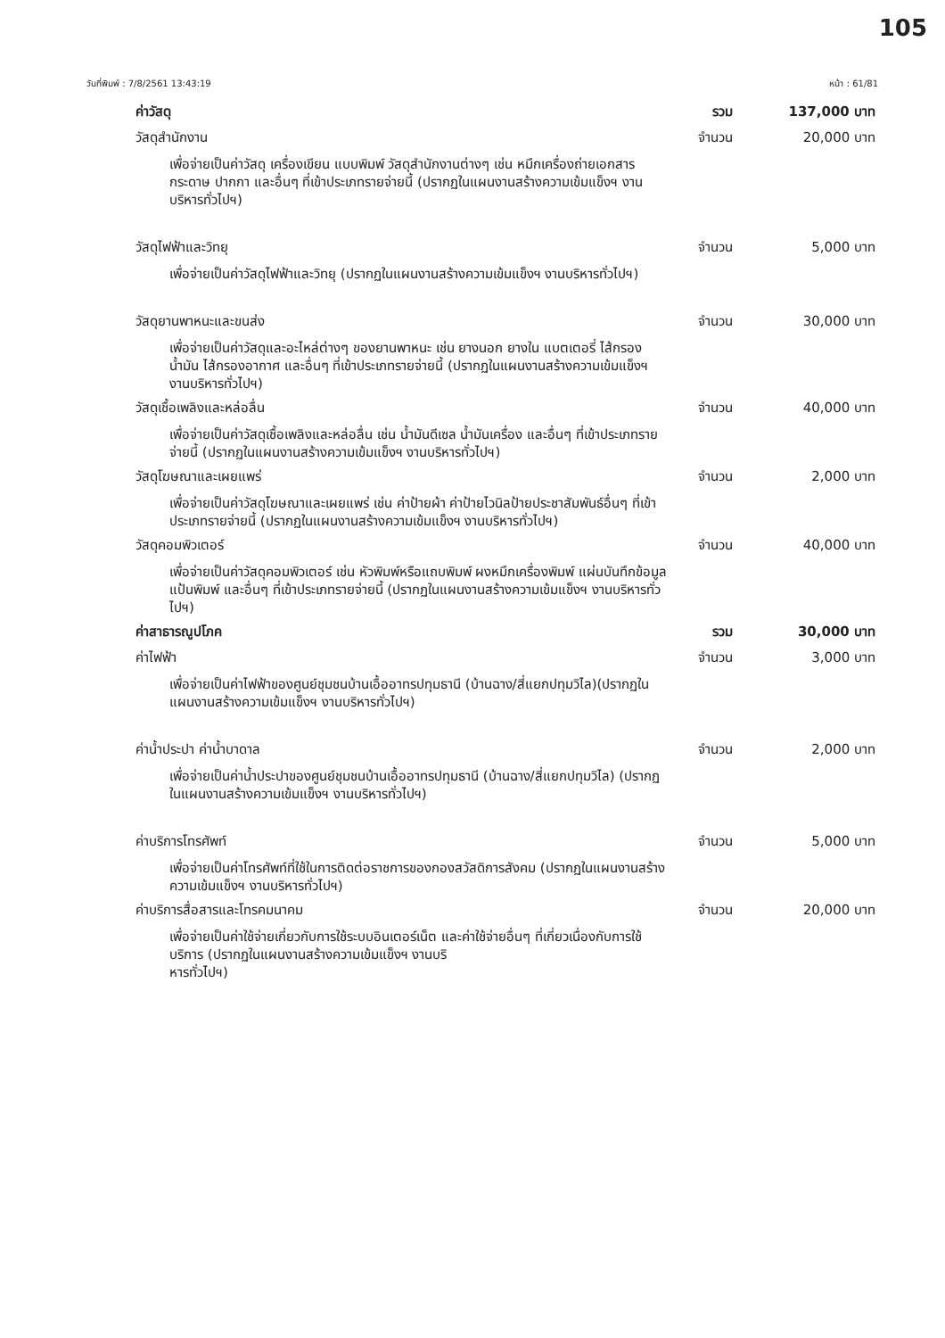105
วันที่พิมพ์ : 7/8/2561 13:43:19 หน้า : 61/81
ค่าวัสดุ รวม 137,000 บาท
วัสดุสำนักงาน จำนวน 20,000 บาท
เพื่อจ่ายเป็นค่าวัสดุ เครื่องเขียน แบบพิมพ์ วัสดุสำนักงานต่างๆ เช่น หมึกเครื่องถ่ายเอกสาร กระดาษ ปากกา และอื่นๆ ที่เข้าประเภทรายจ่ายนี้ (ปรากฏในแผนงานสร้างความเข้มแข็งฯ งานบริหารทั่วไปฯ)
วัสดุไฟฟ้าและวิทยุ จำนวน 5,000 บาท
เพื่อจ่ายเป็นค่าวัสดุไฟฟ้าและวิทยุ (ปรากฏในแผนงานสร้างความเข้มแข็งฯ งานบริหารทั่วไปฯ)
วัสดุยานพาหนะและขนส่ง จำนวน 30,000 บาท
เพื่อจ่ายเป็นค่าวัสดุและอะไหล่ต่างๆ ของยานพาหนะ เช่น ยางนอก ยางใน แบตเตอรี่ ไส้กรองน้ำมัน ไส้กรองอากาศ และอื่นๆ ที่เข้าประเภทรายจ่ายนี้ (ปรากฏในแผนงานสร้างความเข้มแข็งฯ งานบริหารทั่วไปฯ)
วัสดุเชื้อเพลิงและหล่อลื่น จำนวน 40,000 บาท
เพื่อจ่ายเป็นค่าวัสดุเชื้อเพลิงและหล่อลื่น เช่น น้ำมันดีเซล น้ำมันเครื่อง และอื่นๆ ที่เข้าประเภทรายจ่ายนี้ (ปรากฏในแผนงานสร้างความเข้มแข็งฯ งานบริหารทั่วไปฯ)
วัสดุโฆษณาและเผยแพร่ จำนวน 2,000 บาท
เพื่อจ่ายเป็นค่าวัสดุโฆษณาและเผยแพร่ เช่น ค่าป้ายผ้า ค่าป้ายไวนิลป้ายประชาสัมพันธ์อื่นๆ ที่เข้าประเภทรายจ่ายนี้ (ปรากฏในแผนงานสร้างความเข้มแข็งฯ งานบริหารทั่วไปฯ)
วัสดุคอมพิวเตอร์ จำนวน 40,000 บาท
เพื่อจ่ายเป็นค่าวัสดุคอมพิวเตอร์ เช่น หัวพิมพ์หรือแถบพิมพ์ ผงหมึกเครื่องพิมพ์ แผ่นบันทึกข้อมูล แป้นพิมพ์ และอื่นๆ ที่เข้าประเภทรายจ่ายนี้ (ปรากฏในแผนงานสร้างความเข้มแข็งฯ งานบริหารทั่วไปฯ)
ค่าสาธารณูปโภค รวม 30,000 บาท
ค่าไฟฟ้า จำนวน 3,000 บาท
เพื่อจ่ายเป็นค่าไฟฟ้าของศูนย์ชุมชนบ้านเอื้ออาทรปทุมธานี (บ้านฉาง/สี่แยกปทุมวิไล)(ปรากฏในแผนงานสร้างความเข้มแข็งฯ งานบริหารทั่วไปฯ)
ค่าน้ำประปา ค่าน้ำบาดาล จำนวน 2,000 บาท
เพื่อจ่ายเป็นค่าน้ำประปาของศูนย์ชุมชนบ้านเอื้ออาทรปทุมธานี (บ้านฉาง/สี่แยกปทุมวิไล) (ปรากฏในแผนงานสร้างความเข้มแข็งฯ งานบริหารทั่วไปฯ)
ค่าบริการโทรศัพท์ จำนวน 5,000 บาท
เพื่อจ่ายเป็นค่าโทรศัพท์ที่ใช้ในการติดต่อราชการของกองสวัสดิการสังคม (ปรากฏในแผนงานสร้างความเข้มแข็งฯ งานบริหารทั่วไปฯ)
ค่าบริการสื่อสารและโทรคมนาคม จำนวน 20,000 บาท
เพื่อจ่ายเป็นค่าใช้จ่ายเกี่ยวกับการใช้ระบบอินเตอร์เน็ต และค่าใช้จ่ายอื่นๆ ที่เกี่ยวเนื่องกับการใช้บริการ (ปรากฏในแผนงานสร้างความเข้มแข็งฯ งานบริ
หารทั่วไปฯ)